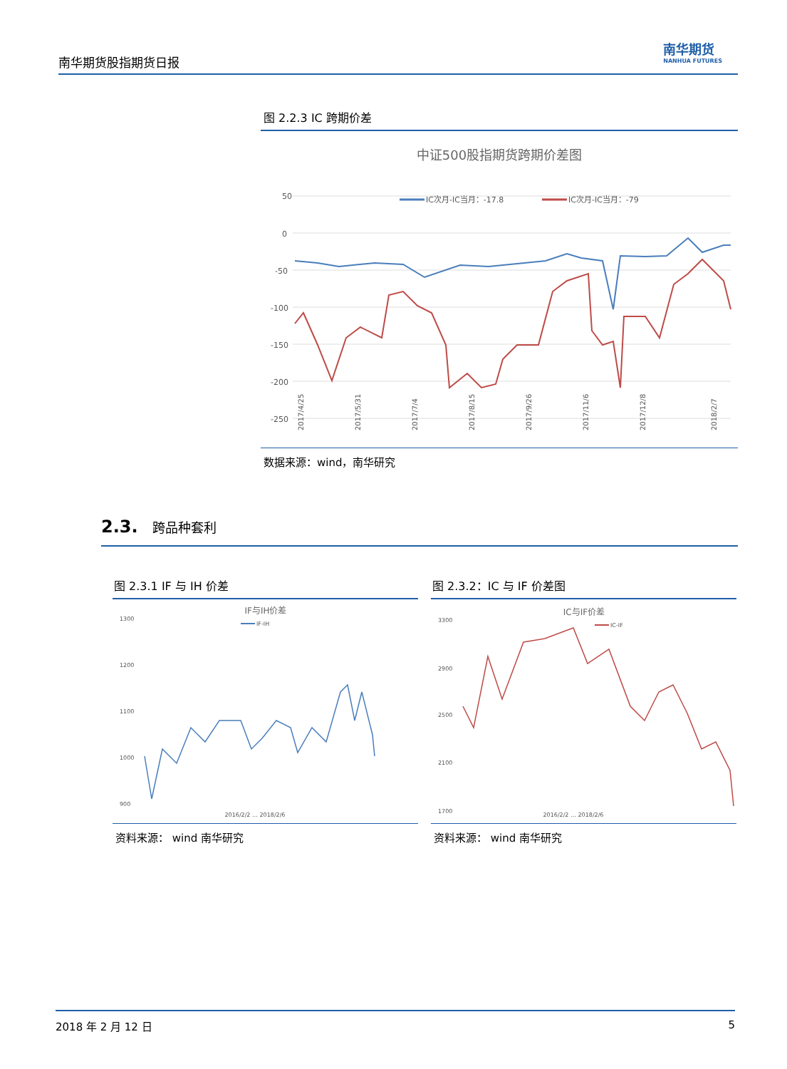南华期货股指期货日报
南华期货
NANHUA FUTURES
图 2.2.3 IC 跨期价差
中证500股指期货跨期价差图
50
0
-50
-100
-150
-200
-250
IC次月-IC当月：-17.8
IC次月-IC当月：-79
2017/4/25
2017/5/31
2017/7/4
2017/8/15
2017/9/26
2017/11/6
2017/12/8
2018/2/7
数据来源：wind，南华研究
2.3. 跨品种套利
图 2.3.1 IF 与 IH 价差
IF与IH价差
IF-IH
1300
1200
1100
1000
900
2016/2/2 … 2018/2/6
资料来源： wind 南华研究
图 2.3.2：IC 与 IF 价差图
IC与IF价差
IC-IF
3300
2900
2500
2100
1700
2016/2/2 … 2018/2/6
资料来源： wind 南华研究
2018 年 2 月 12 日 5